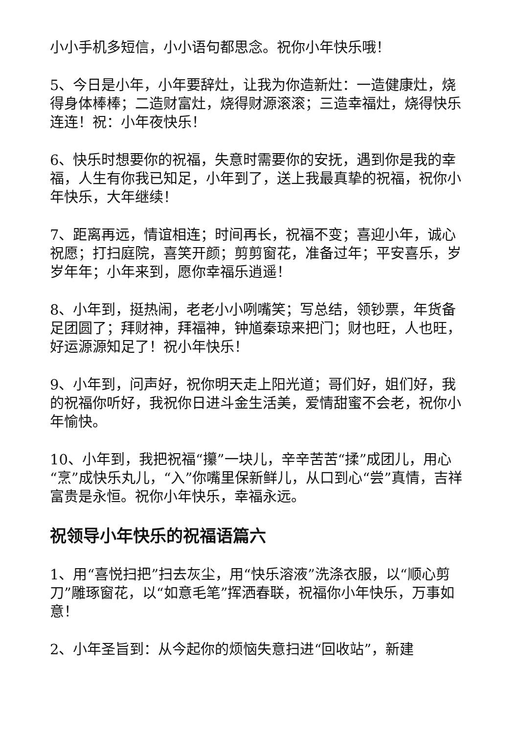小小手机多短信，小小语句都思念。祝你小年快乐哦！
5、今日是小年，小年要辞灶，让我为你造新灶：一造健康灶，烧得身体棒棒；二造财富灶，烧得财源滚滚；三造幸福灶，烧得快乐连连！祝：小年夜快乐！
6、快乐时想要你的祝福，失意时需要你的安抚，遇到你是我的幸福，人生有你我已知足，小年到了，送上我最真挚的祝福，祝你小年快乐，大年继续！
7、距离再远，情谊相连；时间再长，祝福不变；喜迎小年，诚心祝愿；打扫庭院，喜笑开颜；剪剪窗花，准备过年；平安喜乐，岁岁年年；小年来到，愿你幸福乐逍遥！
8、小年到，挺热闹，老老小小咧嘴笑；写总结，领钞票，年货备足团圆了；拜财神，拜福神，钟馗秦琼来把门；财也旺，人也旺，好运源源知足了！祝小年快乐！
9、小年到，问声好，祝你明天走上阳光道；哥们好，姐们好，我的祝福你听好，我祝你日进斗金生活美，爱情甜蜜不会老，祝你小年愉快。
10、小年到，我把祝福“攥”一块儿，辛辛苦苦“揉”成团儿，用心“烹”成快乐丸儿，“入”你嘴里保新鲜儿，从口到心“尝”真情，吉祥富贵是永恒。祝你小年快乐，幸福永远。
祝领导小年快乐的祝福语篇六
1、用“喜悦扫把”扫去灰尘，用“快乐溶液”洗涤衣服，以“顺心剪刀”雕琢窗花，以“如意毛笔”挥洒春联，祝福你小年快乐，万事如意！
2、小年圣旨到：从今起你的烦恼失意扫进“回收站”，新建